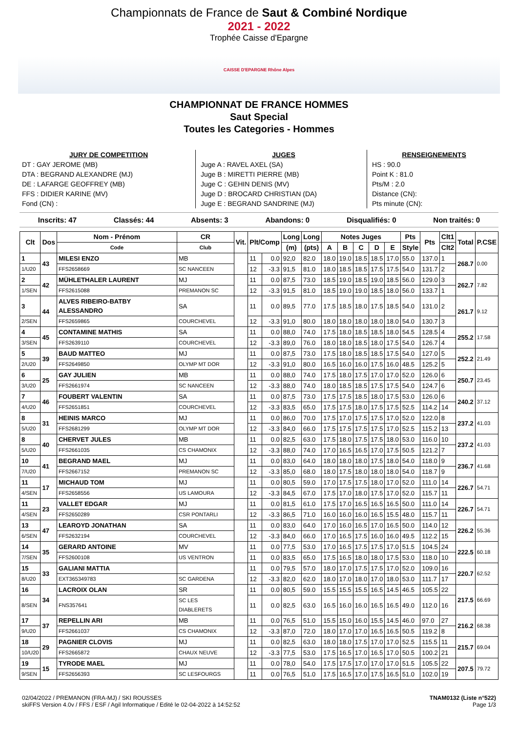Championnats de France de Saut & Combiné Nordique
2021 - 2022
Trophée Caisse d'Epargne
CAISSE D'EPARGNE Rhône Alpes
CHAMPIONNAT DE FRANCE HOMMES
Saut Special
Toutes les Categories - Hommes
JURY DE COMPETITION
DT : GAY JEROME (MB)
DTA : BEGRAND ALEXANDRE (MJ)
DE : LAFARGE GEOFFREY (MB)
FFS : DIDIER KARINE (MV)
Fond (CN) :
JUGES
Juge A : RAVEL AXEL (SA)
Juge B : MIRETTI PIERRE (MB)
Juge C : GEHIN DENIS (MV)
Juge D : BROCARD CHRISTIAN (DA)
Juge E : BEGRAND SANDRINE (MJ)
RENSEIGNEMENTS
HS : 90.0
Point K : 81.0
Pts/M : 2.0
Distance (CN):
Pts minute (CN):
Inscrits: 47 Classés: 44 Absents: 3 Abandons: 0 Disqualifiés: 0 Non traités: 0
| Clt | Dos | Nom - Prénom | CR | Vit. | Plt/Comp | | Long | Long | Notes Juges | | | | | Pts | Pts | Clt1 | Total | P.CSE |
| --- | --- | --- | --- | --- | --- | --- | --- | --- | --- | --- | --- | --- | --- | --- | --- | --- | --- | --- |
| | | Code | Club | | | | (m) | (pts) | A | B | C | D | E | Style | | Clt2 | | |
| 1 | 43 | MILESI ENZO | MB | | 11 | 0.0 | 92,0 | 82.0 | 18.0 | 19.0 | 18.5 | 18.5 | 17.0 | 55.0 | 137.0 | 1 | 268.7 | 0.00 |
| 1/U20 | | FFS2658669 | SC NANCEEN | | 12 | -3.3 | 91,5 | 81.0 | 18.0 | 18.5 | 18.5 | 17.5 | 17.5 | 54.0 | 131.7 | 2 | | |
| 2 | 42 | MÜHLETHALER LAURENT | MJ | | 11 | 0.0 | 87,5 | 73.0 | 18.5 | 19.0 | 18.5 | 19.0 | 18.5 | 56.0 | 129.0 | 3 | 262.7 | 7.82 |
| 1/SEN | | FFS2615088 | PREMANON SC | | 12 | -3.3 | 91,5 | 81.0 | 18.5 | 19.0 | 19.0 | 18.5 | 18.0 | 56.0 | 133.7 | 1 | | |
| 3 | 44 | ALVES RIBEIRO-BATBY ALESSANDRO | SA | | 11 | 0.0 | 89,5 | 77.0 | 17.5 | 18.5 | 18.0 | 17.5 | 18.5 | 54.0 | 131.0 | 2 | 261.7 | 9.12 |
| 2/SEN | | FFS2659865 | COURCHEVEL | | 12 | -3.3 | 91,0 | 80.0 | 18.0 | 18.0 | 18.0 | 18.0 | 18.0 | 54.0 | 130.7 | 3 | | |
| 4 | 45 | CONTAMINE MATHIS | SA | | 11 | 0.0 | 88,0 | 74.0 | 17.5 | 18.0 | 18.5 | 18.5 | 18.0 | 54.5 | 128.5 | 4 | 255.2 | 17.58 |
| 3/SEN | | FFS2639110 | COURCHEVEL | | 12 | -3.3 | 89,0 | 76.0 | 18.0 | 18.0 | 18.5 | 18.0 | 17.5 | 54.0 | 126.7 | 4 | | |
| 5 | 39 | BAUD MATTEO | MJ | | 11 | 0.0 | 87,5 | 73.0 | 17.5 | 18.0 | 18.5 | 18.5 | 17.5 | 54.0 | 127.0 | 5 | 252.2 | 21.49 |
| 2/U20 | | FFS2649850 | OLYMP MT DOR | | 12 | -3.3 | 91,0 | 80.0 | 16.5 | 16.0 | 16.0 | 17.5 | 16.0 | 48.5 | 125.2 | 5 | | |
| 6 | 25 | GAY JULIEN | MB | | 11 | 0.0 | 88,0 | 74.0 | 17.5 | 18.0 | 17.5 | 17.0 | 17.0 | 52.0 | 126.0 | 6 | 250.7 | 23.45 |
| 3/U20 | | FFS2661974 | SC NANCEEN | | 12 | -3.3 | 88,0 | 74.0 | 18.0 | 18.5 | 18.5 | 17.5 | 17.5 | 54.0 | 124.7 | 6 | | |
| 7 | 46 | FOUBERT VALENTIN | SA | | 11 | 0.0 | 87,5 | 73.0 | 17.5 | 17.5 | 18.5 | 18.0 | 17.5 | 53.0 | 126.0 | 6 | 240.2 | 37.12 |
| 4/U20 | | FFS2651851 | COURCHEVEL | | 12 | -3.3 | 83,5 | 65.0 | 17.5 | 17.5 | 18.0 | 17.5 | 17.5 | 52.5 | 114.2 | 14 | | |
| 8 | 31 | HEINIS MARCO | MJ | | 11 | 0.0 | 86,0 | 70.0 | 17.5 | 17.0 | 17.5 | 17.5 | 17.0 | 52.0 | 122.0 | 8 | 237.2 | 41.03 |
| 5/U20 | | FFS2681299 | OLYMP MT DOR | | 12 | -3.3 | 84,0 | 66.0 | 17.5 | 17.5 | 17.5 | 17.5 | 17.0 | 52.5 | 115.2 | 13 | | |
| 8 | 40 | CHERVET JULES | MB | | 11 | 0.0 | 82,5 | 63.0 | 17.5 | 18.0 | 17.5 | 17.5 | 18.0 | 53.0 | 116.0 | 10 | 237.2 | 41.03 |
| 5/U20 | | FFS2661035 | CS CHAMONIX | | 12 | -3.3 | 88,0 | 74.0 | 17.0 | 16.5 | 16.5 | 17.0 | 17.5 | 50.5 | 121.2 | 7 | | |
| 10 | 41 | BEGRAND MAEL | MJ | | 11 | 0.0 | 83,0 | 64.0 | 18.0 | 18.0 | 18.0 | 17.5 | 18.0 | 54.0 | 118.0 | 9 | 236.7 | 41.68 |
| 7/U20 | | FFS2667152 | PREMANON SC | | 12 | -3.3 | 85,0 | 68.0 | 18.0 | 17.5 | 18.0 | 18.0 | 18.0 | 54.0 | 118.7 | 9 | | |
| 11 | 17 | MICHAUD TOM | MJ | | 11 | 0.0 | 80,5 | 59.0 | 17.0 | 17.5 | 17.5 | 18.0 | 17.0 | 52.0 | 111.0 | 14 | 226.7 | 54.71 |
| 4/SEN | | FFS2658556 | US LAMOURA | | 12 | -3.3 | 84,5 | 67.0 | 17.5 | 17.0 | 18.0 | 17.5 | 17.0 | 52.0 | 115.7 | 11 | | |
| 11 | 23 | VALLET EDGAR | MJ | | 11 | 0.0 | 81,5 | 61.0 | 17.5 | 17.0 | 16.5 | 16.5 | 16.5 | 50.0 | 111.0 | 14 | 226.7 | 54.71 |
| 4/SEN | | FFS2650289 | CSR PONTARLI | | 12 | -3.3 | 86,5 | 71.0 | 16.0 | 16.0 | 16.0 | 16.5 | 15.5 | 48.0 | 115.7 | 11 | | |
| 13 | 47 | LEAROYD JONATHAN | SA | | 11 | 0.0 | 83,0 | 64.0 | 17.0 | 16.0 | 16.5 | 17.0 | 16.5 | 50.0 | 114.0 | 12 | 226.2 | 55.36 |
| 6/SEN | | FFS2632194 | COURCHEVEL | | 12 | -3.3 | 84,0 | 66.0 | 17.0 | 16.5 | 17.5 | 16.0 | 16.0 | 49.5 | 112.2 | 15 | | |
| 14 | 35 | GERARD ANTOINE | MV | | 11 | 0.0 | 77,5 | 53.0 | 17.0 | 16.5 | 17.5 | 17.5 | 17.0 | 51.5 | 104.5 | 24 | 222.5 | 60.18 |
| 7/SEN | | FFS2600108 | US VENTRON | | 11 | 0.0 | 83,5 | 65.0 | 17.5 | 16.5 | 18.0 | 18.0 | 17.5 | 53.0 | 118.0 | 10 | | |
| 15 | 33 | GALIANI MATTIA | | | 11 | 0.0 | 79,5 | 57.0 | 18.0 | 17.0 | 17.5 | 17.5 | 17.0 | 52.0 | 109.0 | 16 | 220.7 | 62.52 |
| 8/U20 | | EXT365349783 | SC GARDENA | | 12 | -3.3 | 82,0 | 62.0 | 18.0 | 17.0 | 18.0 | 17.0 | 18.0 | 53.0 | 111.7 | 17 | | |
| 16 | 34 | LACROIX OLAN | SR | | 11 | 0.0 | 80,5 | 59.0 | 15.5 | 15.5 | 15.5 | 16.5 | 14.5 | 46.5 | 105.5 | 22 | 217.5 | 66.69 |
| 8/SEN | | FNS357641 | SC LES DIABLERETS | | 11 | 0.0 | 82,5 | 63.0 | 16.5 | 16.0 | 16.0 | 16.5 | 16.5 | 49.0 | 112.0 | 16 | | |
| 17 | 37 | REPELLIN ARI | MB | | 11 | 0.0 | 76,5 | 51.0 | 15.5 | 15.0 | 16.0 | 15.5 | 14.5 | 46.0 | 97.0 | 27 | 216.2 | 68.38 |
| 9/U20 | | FFS2661037 | CS CHAMONIX | | 12 | -3.3 | 87,0 | 72.0 | 18.0 | 17.0 | 17.0 | 16.5 | 16.5 | 50.5 | 119.2 | 8 | | |
| 18 | 29 | PAGNIER CLOVIS | MJ | | 11 | 0.0 | 82,5 | 63.0 | 18.0 | 18.0 | 17.5 | 17.0 | 17.0 | 52.5 | 115.5 | 11 | 215.7 | 69.04 |
| 10/U20 | | FFS2665872 | CHAUX NEUVE | | 12 | -3.3 | 77,5 | 53.0 | 17.5 | 16.5 | 17.0 | 16.5 | 17.0 | 50.5 | 100.2 | 21 | | |
| 19 | 15 | TYRODE MAEL | MJ | | 11 | 0.0 | 78,0 | 54.0 | 17.5 | 17.5 | 17.0 | 17.0 | 17.0 | 51.5 | 105.5 | 22 | 207.5 | 79.72 |
| 9/SEN | | FFS2656393 | SC LESFOURGS | | 11 | 0.0 | 76,5 | 51.0 | 17.5 | 16.5 | 17.0 | 17.5 | 16.5 | 51.0 | 102.0 | 19 | | |
02/04/2022 / PREMANON (FRA-MJ) / SKI ROUSSES
skiFFS Version 4.0v / FFS / ESF / Agil Informatique / Edité le 02-04-2022 à 14:52:52
TNAM0132 (Liste n°522)
Page 1/3